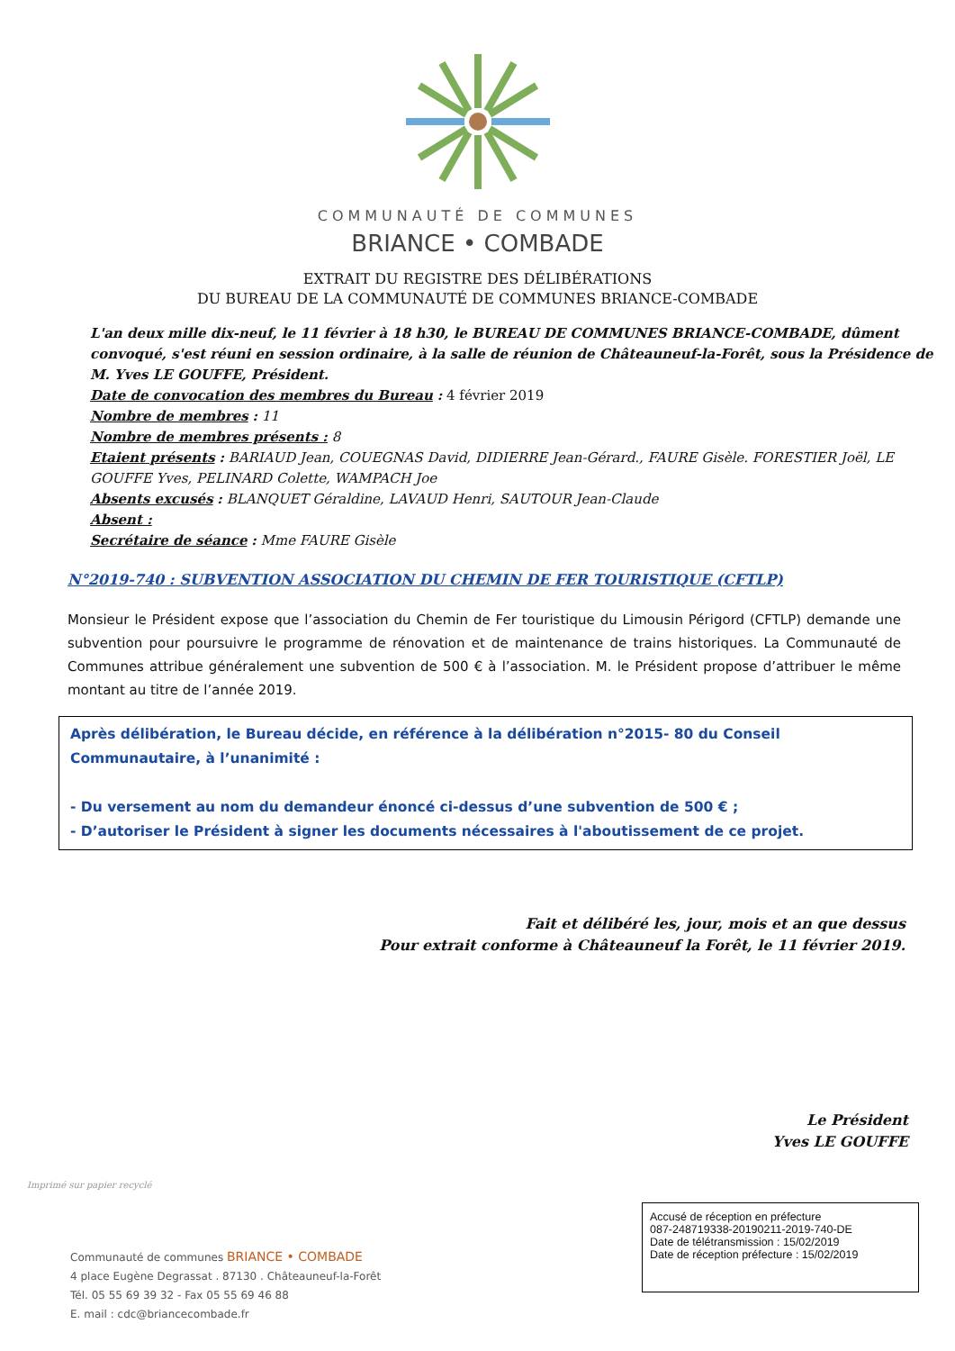COMMUNAUTÉ DE COMMUNES
BRIANCE • COMBADE
EXTRAIT DU REGISTRE DES DÉLIBÉRATIONS
DU BUREAU DE LA COMMUNAUTÉ DE COMMUNES BRIANCE-COMBADE
L'an deux mille dix-neuf, le 11 février à 18 h30, le BUREAU DE COMMUNES BRIANCE-COMBADE, dûment convoqué, s'est réuni en session ordinaire, à la salle de réunion de Châteauneuf-la-Forêt, sous la Présidence de M. Yves LE GOUFFE, Président.
Date de convocation des membres du Bureau : 4 février 2019
Nombre de membres : 11
Nombre de membres présents : 8
Etaient présents : BARIAUD Jean, COUEGNAS David, DIDIERRE Jean-Gérard., FAURE Gisèle. FORESTIER Joël, LE GOUFFE Yves, PELINARD Colette, WAMPACH Joe
Absents excusés : BLANQUET Géraldine, LAVAUD Henri, SAUTOUR Jean-Claude
Absent :
Secrétaire de séance : Mme FAURE Gisèle
N°2019-740 : SUBVENTION ASSOCIATION DU CHEMIN DE FER TOURISTIQUE (CFTLP)
Monsieur le Président expose que l’association du Chemin de Fer touristique du Limousin Périgord (CFTLP) demande une subvention pour poursuivre le programme de rénovation et de maintenance de trains historiques. La Communauté de Communes attribue généralement une subvention de 500 € à l’association. M. le Président propose d’attribuer le même montant au titre de l’année 2019.
Après délibération, le Bureau décide, en référence à la délibération n°2015- 80 du Conseil Communautaire, à l’unanimité :
- Du versement au nom du demandeur énoncé ci-dessus d’une subvention de 500 € ;
- D’autoriser le Président à signer les documents nécessaires à l'aboutissement de ce projet.
Fait et délibéré les, jour, mois et an que dessus
Pour extrait conforme à Châteauneuf la Forêt, le 11 février 2019.
Le Président
Yves LE GOUFFE
Imprimé sur papier recyclé
Communauté de communes BRIANCE • COMBADE
4 place Eugène Degrassat . 87130 . Châteauneuf-la-Forêt
Tél. 05 55 69 39 32 - Fax 05 55 69 46 88
E. mail : cdc@briancecombade.fr
Accusé de réception en préfecture
087-248719338-20190211-2019-740-DE
Date de télétransmission : 15/02/2019
Date de réception préfecture : 15/02/2019